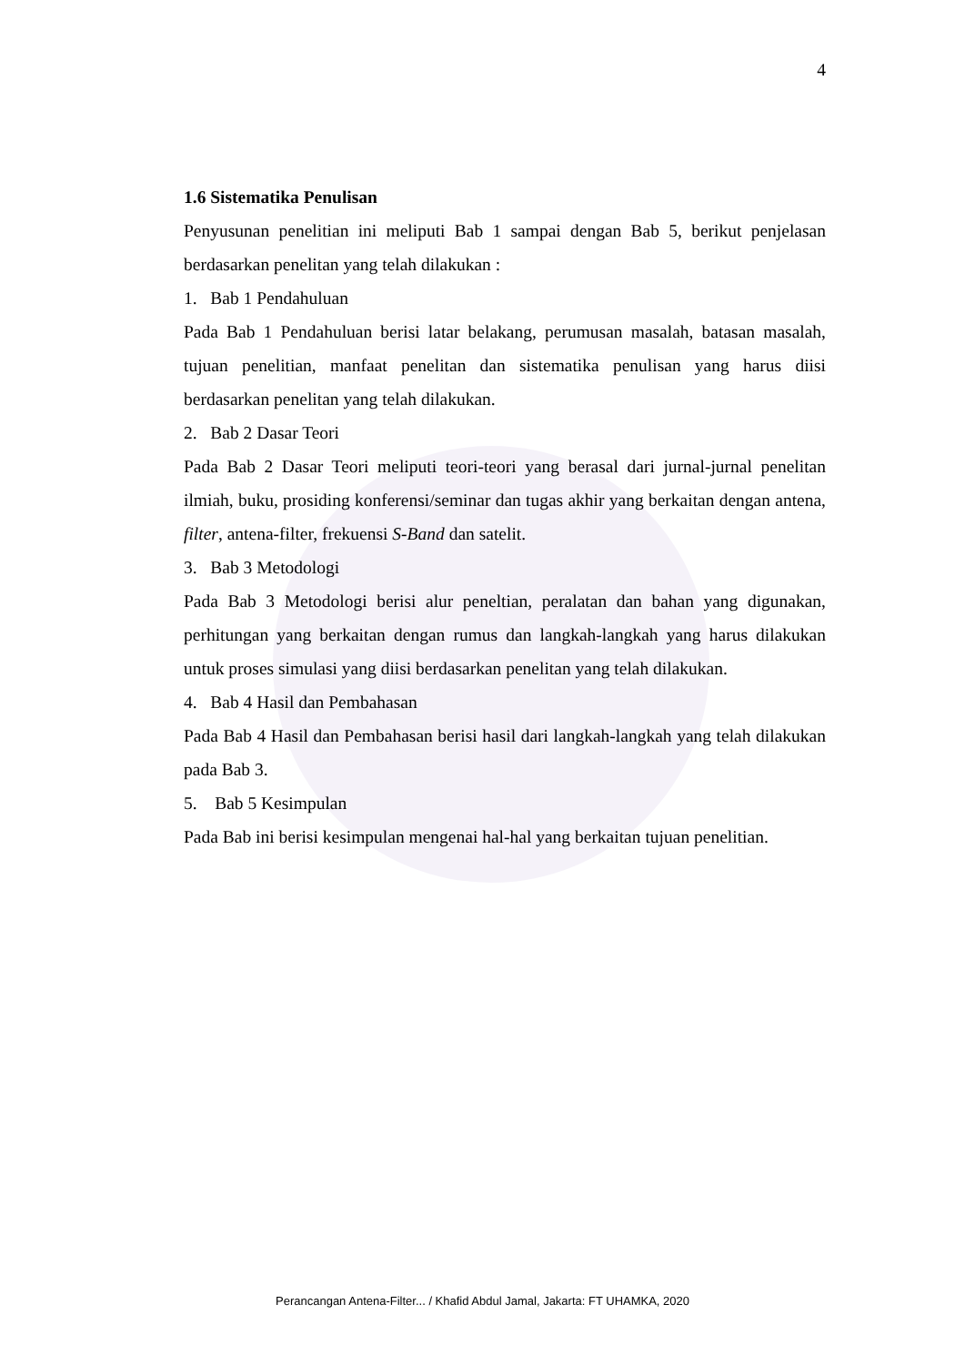4
1.6 Sistematika Penulisan
Penyusunan penelitian ini meliputi Bab 1 sampai dengan Bab 5, berikut penjelasan berdasarkan penelitan yang telah dilakukan :
1. Bab 1 Pendahuluan
Pada Bab 1 Pendahuluan berisi latar belakang, perumusan masalah, batasan masalah, tujuan penelitian, manfaat penelitan dan sistematika penulisan yang harus diisi berdasarkan penelitan yang telah dilakukan.
2. Bab 2 Dasar Teori
Pada Bab 2 Dasar Teori meliputi teori-teori yang berasal dari jurnal-jurnal penelitan ilmiah, buku, prosiding konferensi/seminar dan tugas akhir yang berkaitan dengan antena, filter, antena-filter, frekuensi S-Band dan satelit.
3. Bab 3 Metodologi
Pada Bab 3 Metodologi berisi alur peneltian, peralatan dan bahan yang digunakan, perhitungan yang berkaitan dengan rumus dan langkah-langkah yang harus dilakukan untuk proses simulasi yang diisi berdasarkan penelitan yang telah dilakukan.
4. Bab 4 Hasil dan Pembahasan
Pada Bab 4 Hasil dan Pembahasan berisi hasil dari langkah-langkah yang telah dilakukan pada Bab 3.
5. Bab 5 Kesimpulan
Pada Bab ini berisi kesimpulan mengenai hal-hal yang berkaitan tujuan penelitian.
Perancangan Antena-Filter... / Khafid Abdul Jamal, Jakarta: FT UHAMKA, 2020